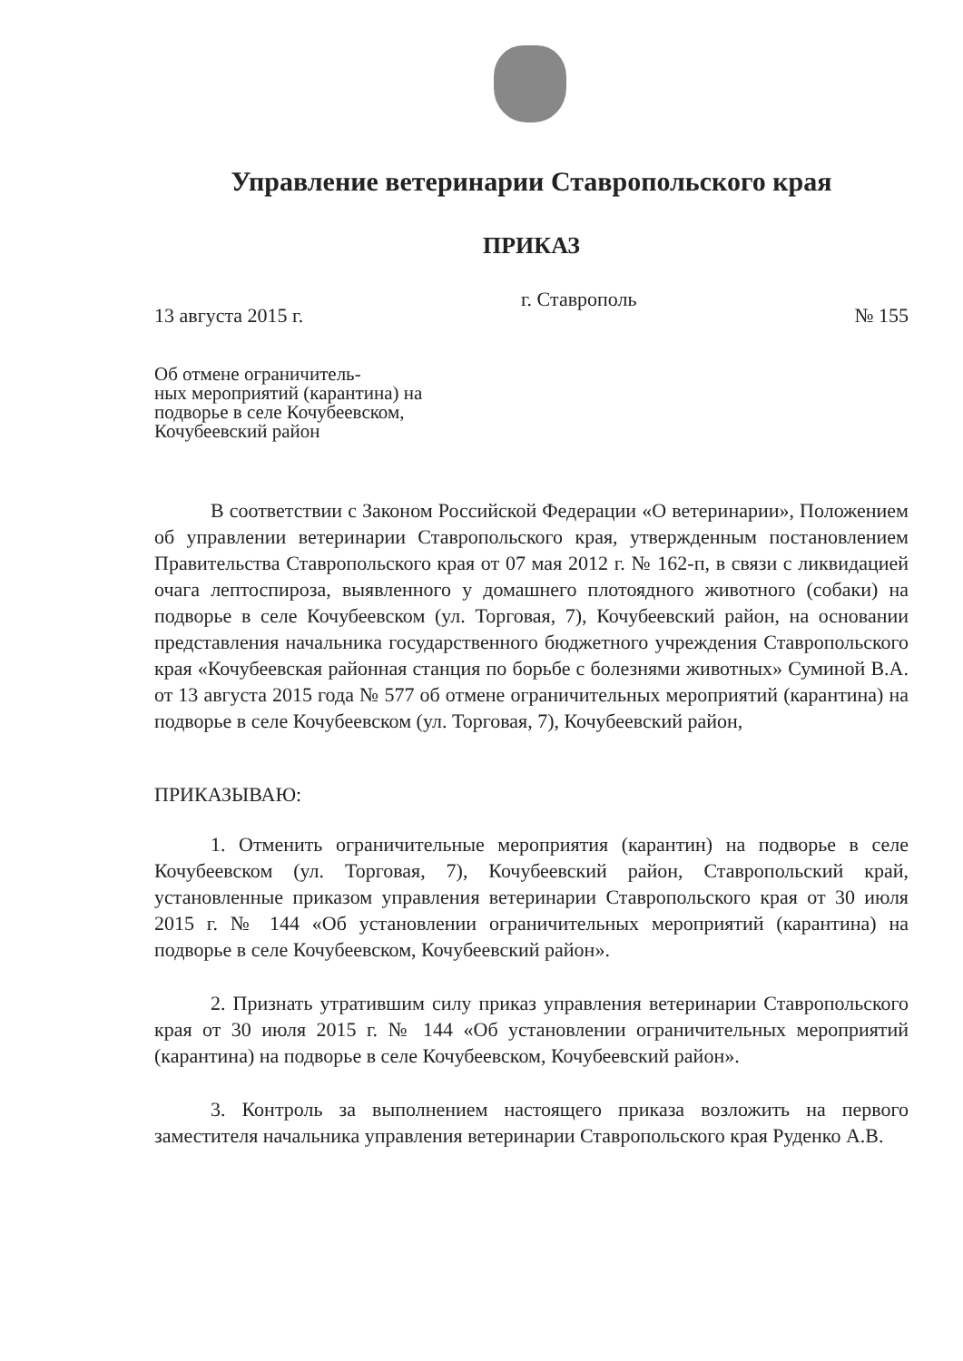Управление ветеринарии Ставропольского края
ПРИКАЗ
13 августа 2015 г. г. Ставрополь № 155
Об отмене ограничитель-
ных мероприятий (карантина) на
подворье в селе Кочубеевском,
Кочубеевский район
В соответствии с Законом Российской Федерации «О ветеринарии», Положением об управлении ветеринарии Ставропольского края, утвержденным постановлением Правительства Ставропольского края от 07 мая 2012 г. № 162-п, в связи с ликвидацией очага лептоспироза, выявленного у домашнего плотоядного животного (собаки) на подворье в селе Кочубеевском (ул. Торговая, 7), Кочубеевский район, на основании представления начальника государственного бюджетного учреждения Ставропольского края «Кочубеевская районная станция по борьбе с болезнями животных» Суминой В.А. от 13 августа 2015 года № 577 об отмене ограничительных мероприятий (карантина) на подворье в селе Кочубеевском (ул. Торговая, 7), Кочубеевский район,
ПРИКАЗЫВАЮ:
1. Отменить ограничительные мероприятия (карантин) на подворье в селе Кочубеевском (ул. Торговая, 7), Кочубеевский район, Ставропольский край, установленные приказом управления ветеринарии Ставропольского края от 30 июля 2015 г. № 144 «Об установлении ограничительных мероприятий (карантина) на подворье в селе Кочубеевском, Кочубеевский район».
2. Признать утратившим силу приказ управления ветеринарии Ставропольского края от 30 июля 2015 г. № 144 «Об установлении ограничительных мероприятий (карантина) на подворье в селе Кочубеевском, Кочубеевский район».
3. Контроль за выполнением настоящего приказа возложить на первого заместителя начальника управления ветеринарии Ставропольского края Руденко А.В.